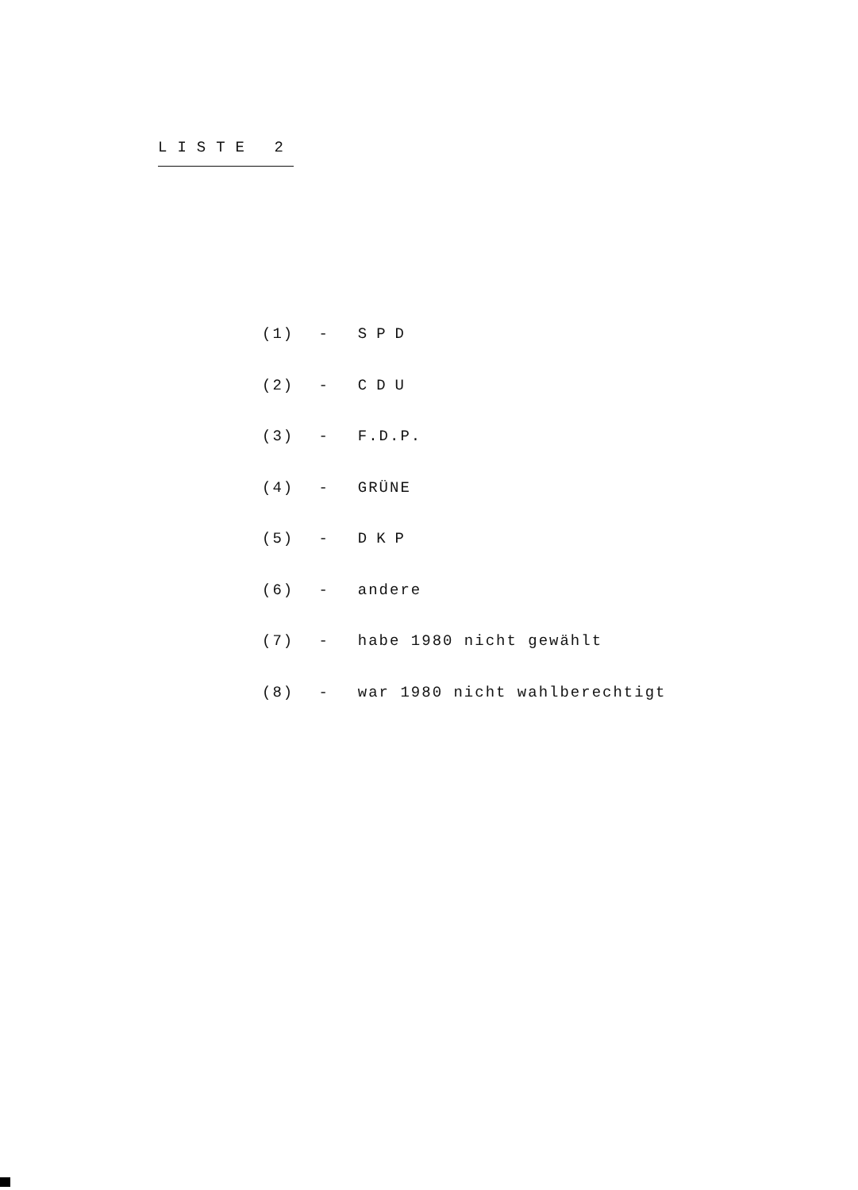LISTE 2
(1) - SPD
(2) - CDU
(3) - F.D.P.
(4) - GRÜNE
(5) - DKP
(6) - andere
(7) - habe 1980 nicht gewählt
(8) - war 1980 nicht wahlberechtigt